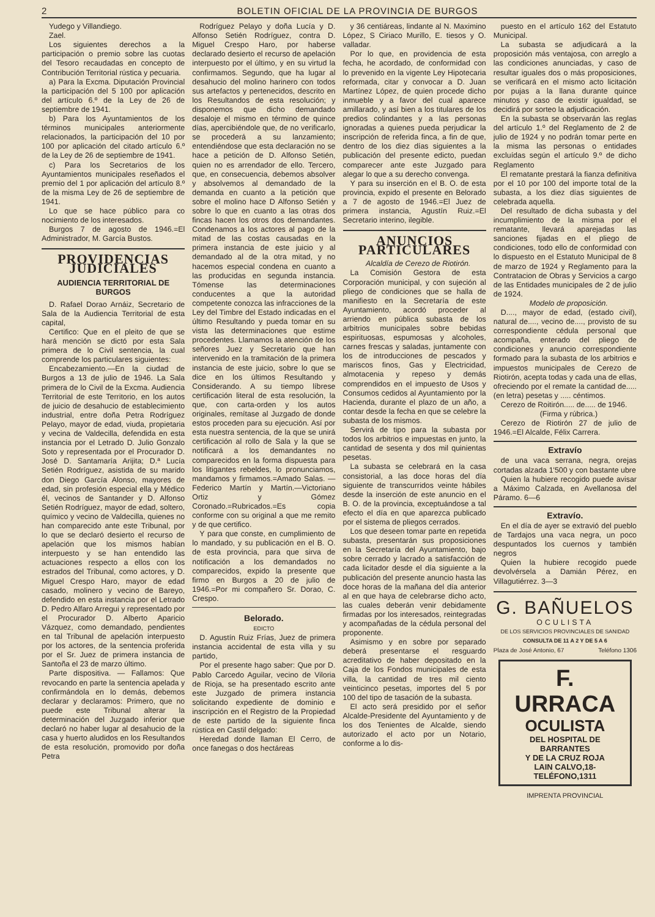2 BOLETIN OFICIAL DE LA PROVINCIA DE BURGOS
Yudego y Villandiego.
Zael.
Los siguientes derechos a la participación o premio sobre las cuotas del Tesoro recaudadas en concepto de Contribución Territorial rústica y pecuaria.
a) Para la Excma. Diputación Provincial la participación del 5 100 por aplicación del artículo 6.º de la Ley de 26 de septiembre de 1941.
b) Para los Ayuntamientos de los términos municipales anteriormente relacionados, la participación del 10 por 100 por aplicación del citado artículo 6.º de la Ley de 26 de septiembre de 1941.
c) Para los Secretarios de los Ayuntamientos municipales reseñados el premio del 1 por aplicación del artículo 8.º de la misma Ley de 26 de septiembre de 1941.
Lo que se hace público para co nocimiento de los interesados.
Burgos 7 de agosto de 1946.=El Administrador, M. García Bustos.
PROVIDENCIAS JUDICIALES
AUDIENCIA TERRITORIAL DE BURGOS
D. Rafael Dorao Arnáiz, Secretario de Sala de la Audiencia Territorial de esta capital,
Certifico: Que en el pleito de que se hará mención se dictó por esta Sala primera de lo Civil sentencia, la cual comprende los particulares siguientes:
Encabezamiento.—En la ciudad de Burgos a 13 de julio de 1946. La Sala primera de lo Civil de la Excma. Audiencia Territorial de este Territorio, en los autos de juicio de desahucio de establecimiento industrial, entre doña Petra Rodríguez Pelayo, mayor de edad, viuda, propietaria y vecina de Valdecilla, defendida en esta instancia por el Letrado D. Julio Gonzalo Soto y representada por el Procurador D. José D. Santamaría Arijita; D.ª Lucía Setién Rodríguez, asistida de su marido don Diego García Alonso, mayores de edad, sin profesión especial ella y Médico él, vecinos de Santander y D. Alfonso Setién Rodríguez, mayor de edad, soltero, químico y vecino de Valdecilla, quienes no han comparecido ante este Tribunal, por lo que se declaró desierto el recurso de apelación que los mismos habían interpuesto y se han entendido las actuaciones respecto a ellos con los estrados del Tribunal, como actores, y D. Miguel Crespo Haro, mayor de edad casado, molinero y vecino de Bareyo, defendido en esta instancia por el Letrado D. Pedro Alfaro Arregui y representado por el Procurador D. Alberto Aparicio Vázquez, como demandado, pendientes en tal Tribunal de apelación interpuesto por los actores, de la sentencia proferida por el Sr. Juez de primera instancia de Santoña el 23 de marzo último.
Parte dispositiva. — Fallamos: Que revocando en parte la sentencia apelada y confirmándola en lo demás, debemos declarar y declaramos: Primero, que no puede este Tribunal alterar la determinación del Juzgado inferior que declaró no haber lugar al desahucio de la casa y huerto aludidos en los Resultandos de esta resolución, promovido por doña Petra
Rodríguez Pelayo y doña Lucía y D. Alfonso Setién Rodríguez, contra D. Miguel Crespo Haro, por haberse declarado desierto el recurso de apelación interpuesto por el último, y en su virtud la confirmamos. Segundo, que ha lugar al desahucio del molino harinero con todos sus artefactos y pertenecidos, descrito en los Resultandos de esta resolución; y disponemos que dicho demandado desaloje el mismo en término de quince días, apercibiéndole que, de no verificarlo, se procederá a su lanzamiento; entendiéndose que esta declaración no se hace a petición de D. Alfonso Setién, quien no es arrendador de ello. Tercero, que, en consecuencia, debemos absolver y absolvemos al demandado de la demanda en cuanto a la petición que sobre el molino hace D Alfonso Setién y sobre lo que en cuanto a las otras dos fincas hacen los otros dos demandantes. Condenamos a los actores al pago de la mitad de las costas causadas en la primera instancia de este juicio y al demandado al de la otra mitad, y no hacemos especial condena en cuanto a las producidas en segunda instancia. Tómense las determinaciones conducentes a que la autoridad competente conozca las infracciones de la Ley del Timbre del Estado indicadas en el último Resultando y pueda tomar en su vista las determinaciones que estime procedentes. Llamamos la atención de los señores Juez y Secretario que han intervenido en la tramitación de la primera instancia de este juicio, sobre lo que se dice en los últimos Resultando y Considerando. A su tiempo líbrese certificación literal de esta resolución, la que, con carta-orden y los autos originales, remítase al Juzgado de donde estos proceden para su ejecución. Así por esta nuestra sentencia, de la que se unirá certificación al rollo de Sala y la que se notificará a los demandantes no comparecidos en la forma dispuesta para los litigantes rebeldes, lo pronunciamos, mandamos y firmamos.=Amado Salas. — Federico Martín y Martín.—Victoriano Ortiz y Gómez Coronado.=Rubricados.=Es copia conforme con su original a que me remito y de que certifico.
Y para que conste, en cumplimiento de lo mandado, y su publicación en el B. O. de esta provincia, para que sirva de notificación a los demandados no comparecidos, expido la presente que firmo en Burgos a 20 de julio de 1946.=Por mi compañero Sr. Dorao, C. Crespo.
Belorado.
EDICTO
D. Agustín Ruiz Frías, Juez de primera instancia accidental de esta villa y su partido,
Por el presente hago saber: Que por D. Pablo Carcedo Aguilar, vecino de Viloria de Rioja, se ha presentado escrito ante este Juzgado de primera instancia solicitando expediente de dominio e inscripción en el Registro de la Propiedad de este partido de la siguiente finca rústica en Castil delgado:
Heredad donde llaman El Cerro, de once fanegas o dos hectáreas
y 36 centiáreas, lindante al N. Maximino López, S Ciriaco Murillo, E. tiesos y O. valladar.
Por lo que, en providencia de esta fecha, he acordado, de conformidad con lo prevenido en la vigente Ley Hipotecaria reformada, citar y convocar a D. Juan Martínez López, de quien procede dicho inmueble y a favor del cual aparece amillarado, y así bien a los titulares de los predios colindantes y a las personas ignoradas a quienes pueda perjudicar la inscripción de referida finca, a fin de que, dentro de los diez días siguientes a la publicación del presente edicto, puedan comparecer ante este Juzgado para alegar lo que a su derecho convenga.
Y para su inserción en el B. O. de esta provincia, expido el presente en Belorado a 7 de agosto de 1946.=El Juez de primera instancia, Agustín Ruiz.=El Secretario interino, ilegible.
ANUNCIOS PARTICULARES
Alcaldía de Cerezo de Riotirón.
La Comisión Gestora de esta Corporación municipal, y con sujeción al pliego de condiciones que se halla de manifiesto en la Secretaría de este Ayuntamiento, acordó proceder al arriendo en pública subasta de los arbitrios municipales sobre bebidas espirituosas, espumosas y alcoholes, carnes frescas y saladas, juntamente con los de introducciones de pescados y mariscos finos, Gas y Electricidad, almotacenia y repeso y demás comprendidos en el impuesto de Usos y Consumos cedidos al Ayuntamiento por la Hacienda, durante el plazo de un año, a contar desde la fecha en que se celebre la subasta de los mismos.
Servirá de tipo para la subasta por todos los arbitrios e impuestas en junto, la cantidad de sesenta y dos mil quinientas pesetas.
La subasta se celebrará en la casa consistorial, a las doce horas del día siguiente de transcurridos veinte hábiles desde la inserción de este anuncio en el B. O. de la provincia, exceptuándose a tal efecto el día en que aparezca publicado por el sistema de pliegos cerrados.
Los que deseen tomar parte en repetida subasta, presentarán sus proposiciones en la Secretaría del Ayuntamiento, bajo sobre cerrado y lacrado a satisfacción de cada licitador desde el día siguiente a la publicación del presente anuncio hasta las doce horas de la mañana del día anterior al en que haya de celebrarse dicho acto, las cuales deberán venir debidamente firmadas por los interesados, reintegradas y acompañadas de la cédula personal del proponente.
Asimismo y en sobre por separado deberá presentarse el resguardo acreditativo de haber depositado en la Caja de los Fondos municipales de esta villa, la cantidad de tres mil ciento veinticinco pesetas, importes del 5 por 100 del tipo de tasación de la subasta.
El acto será presidido por el señor Alcalde-Presidente del Ayuntamiento y de los dos Tenientes de Alcalde, siendo autorizado el acto por un Notario, conforme a lo dis-
puesto en el artículo 162 del Estatuto Municipal.
La subasta se adjudicará a la proposición más ventajosa, con arreglo a las condiciones anunciadas, y caso de resultar iguales dos o más proposiciones, se verificará en el mismo acto licitación por pujas a la llana durante quince minutos y caso de existir igualdad, se decidirá por sorteo la adjudicación.
En la subasta se observarán las reglas del artículo 1.º del Reglamento de 2 de julio de 1924 y no podrán tomar perte en la misma las personas o entidades excluídas según el artículo 9.º de dicho Reglamento
El rematante prestará la fianza definitiva por el 10 por 100 del importe total de la subasta, a los diez días siguientes de celebrada aquella.
Del resultado de dicha subasta y del incumplimiento de la misma por el rematante, llevará aparejadas las sanciones fijadas en el pliego de condiciones, todo ello de conformidad con lo dispuesto en el Estatuto Municipal de 8 de marzo de 1924 y Reglamento para la Contratacion de Obras y Servicios a cargo de las Entidades municipales de 2 de julio de 1924.
Modelo de proposición.
D...., mayor de edad, (estado civil), natural de...., vecino de...., provisto de su correspondiente cédula personal que acompaña, enterado del pliego de condiciones y anuncio correspondiente formado para la subasta de los arbitrios e impuestos municipales de Cerezo de Riotirón, acepta todas y cada una de ellas, ofreciendo por el remate la cantidad de..... (en letra) pesetas y ..... céntimos.
Cerezo de Roitirón..... de..... de 1946.
(Firma y rúbrica.)
Cerezo de Riotirón 27 de julio de 1946.=El Alcalde, Félix Carrera.
Extravío
de una vaca serrana, negra, orejas cortadas alzada 1'500 y con bastante ubre
Quien la hubiere recogido puede avisar a Máximo Calzada, en Avellanosa del Páramo. 6—6
Extravío.
En el día de ayer se extravió del pueblo de Tardajos una vaca negra, un poco despuntados los cuernos y también negros
Quien la hubiere recogido puede devolvérsela a Damián Pérez, en Villagutiérrez. 3—3
G. BAÑUELOS
OCULISTA
DE LOS SERVICIOS PROVINCIALES DE SANIDAD
CONSULTA DE 11 A 2 Y DE 5 A 6
Plaza de José Antonio, 67 Teléfono 1306
F. URRACA
OCULISTA
DEL HOSPITAL DE BARRANTES
Y DE LA CRUZ ROJA
LAIN CALVO,18-TELÉFONO,1311
IMPRENTA PROVINCIAL